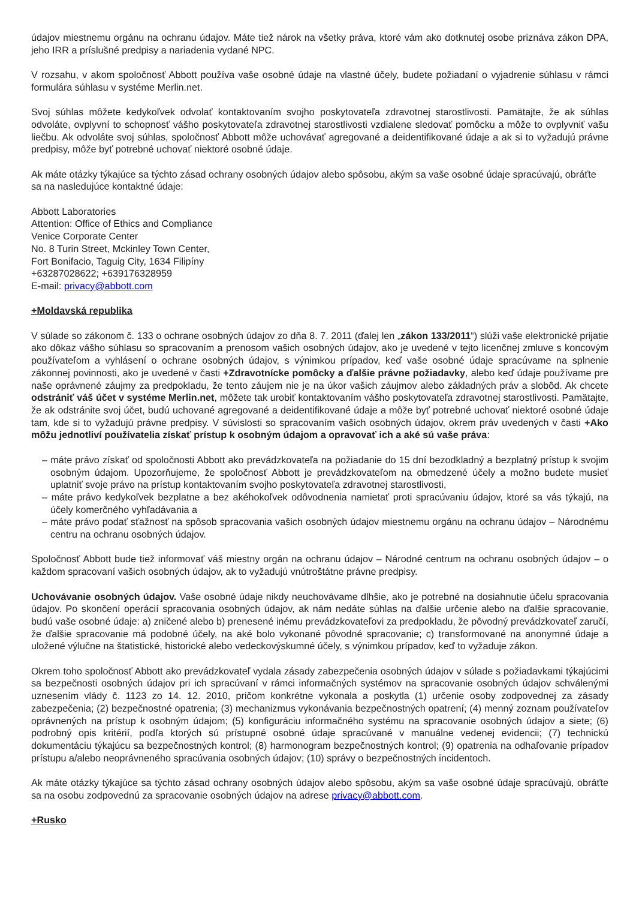údajov miestnemu orgánu na ochranu údajov. Máte tiež nárok na všetky práva, ktoré vám ako dotknutej osobe priznáva zákon DPA, jeho IRR a príslušné predpisy a nariadenia vydané NPC.
V rozsahu, v akom spoločnosť Abbott používa vaše osobné údaje na vlastné účely, budete požiadaní o vyjadrenie súhlasu v rámci formulára súhlasu v systéme Merlin.net.
Svoj súhlas môžete kedykoľvek odvolať kontaktovaním svojho poskytovateľa zdravotnej starostlivosti. Pamätajte, že ak súhlas odvoláte, ovplyvní to schopnosť vášho poskytovateľa zdravotnej starostlivosti vzdialene sledovať pomôcku a môže to ovplyvniť vašu liečbu. Ak odvoláte svoj súhlas, spoločnosť Abbott môže uchovávať agregované a deidentifikované údaje a ak si to vyžadujú právne predpisy, môže byť potrebné uchovať niektoré osobné údaje.
Ak máte otázky týkajúce sa týchto zásad ochrany osobných údajov alebo spôsobu, akým sa vaše osobné údaje spracúvajú, obráťte sa na nasledujúce kontaktné údaje:
Abbott Laboratories
Attention: Office of Ethics and Compliance
Venice Corporate Center
No. 8 Turin Street, Mckinley Town Center,
Fort Bonifacio, Taguig City, 1634 Filipíny
+63287028622; +639176328959
E-mail: privacy@abbott.com
+Moldavská republika
V súlade so zákonom č. 133 o ochrane osobných údajov zo dňa 8. 7. 2011 (ďalej len „zákon 133/2011“) slúži vaše elektronické prijatie ako dôkaz vášho súhlasu so spracovaním a prenosom vašich osobných údajov, ako je uvedené v tejto licenčnej zmluve s koncovým používateľom a vyhlásení o ochrane osobných údajov, s výnimkou prípadov, keď vaše osobné údaje spracúvame na splnenie zákonnej povinnosti, ako je uvedené v časti +Zdravotnícke pomôcky a ďalšie právne požiadavky, alebo keď údaje používame pre naše oprávnené záujmy za predpokladu, že tento záujem nie je na úkor vašich záujmov alebo základných práv a slobôd. Ak chcete odstrániť váš účet v systéme Merlin.net, môžete tak urobiť kontaktovaním vášho poskytovateľa zdravotnej starostlivosti. Pamätajte, že ak odstránite svoj účet, budú uchované agregované a deidentifikované údaje a môže byť potrebné uchovať niektoré osobné údaje tam, kde si to vyžadujú právne predpisy. V súvislosti so spracovaním vašich osobných údajov, okrem práv uvedených v časti +Ako môžu jednotliví používatelia získať prístup k osobným údajom a opravovať ich a aké sú vaše práva:
– máte právo získať od spoločnosti Abbott ako prevádzkovateľa na požiadanie do 15 dní bezodkladný a bezplatný prístup k svojim osobným údajom. Upozorňujeme, že spoločnosť Abbott je prevádzkovateľom na obmedzené účely a možno budete musieť uplatniť svoje právo na prístup kontaktovaním svojho poskytovateľa zdravotnej starostlivosti,
– máte právo kedykoľvek bezplatne a bez akéhokoľvek odôvodnenia namietať proti spracúvaniu údajov, ktoré sa vás týkajú, na účely komerčného vyhľadávania a
– máte právo podať sťažnosť na spôsob spracovania vašich osobných údajov miestnemu orgánu na ochranu údajov – Národnému centru na ochranu osobných údajov.
Spoločnosť Abbott bude tiež informovať váš miestny orgán na ochranu údajov – Národné centrum na ochranu osobných údajov – o každom spracovaní vašich osobných údajov, ak to vyžadujú vnútroštátne právne predpisy.
Uchovávanie osobných údajov. Vaše osobné údaje nikdy neuchovávame dlhšie, ako je potrebné na dosiahnutie účelu spracovania údajov. Po skončení operácií spracovania osobných údajov, ak nám nedáte súhlas na ďalšie určenie alebo na ďalšie spracovanie, budú vaše osobné údaje: a) zničené alebo b) prenesené inému prevádzkovateľovi za predpokladu, že pôvodný prevádzkovateľ zaručí, že ďalšie spracovanie má podobné účely, na aké bolo vykonané pôvodné spracovanie; c) transformované na anonymné údaje a uložené výlučne na štatistické, historické alebo vedeckovýskumné účely, s výnimkou prípadov, keď to vyžaduje zákon.
Okrem toho spoločnosť Abbott ako prevádzkovateľ vydala zásady zabezpečenia osobných údajov v súlade s požiadavkami týkajúcimi sa bezpečnosti osobných údajov pri ich spracúvaní v rámci informačných systémov na spracovanie osobných údajov schválenými uznesením vlády č. 1123 zo 14. 12. 2010, pričom konkrétne vykonala a poskytla (1) určenie osoby zodpovednej za zásady zabezpečenia; (2) bezpečnostné opatrenia; (3) mechanizmus vykonávania bezpečnostných opatrení; (4) menný zoznam používateľov oprávnených na prístup k osobným údajom; (5) konfiguráciu informačného systému na spracovanie osobných údajov a siete; (6) podrobný opis kritérií, podľa ktorých sú prístupné osobné údaje spracúvané v manuálne vedenej evidencii; (7) technickú dokumentáciu týkajúcu sa bezpečnostných kontrol; (8) harmonogram bezpečnostných kontrol; (9) opatrenia na odhaľovanie prípadov prístupu a/alebo neoprávneného spracúvania osobných údajov; (10) správy o bezpečnostných incidentoch.
Ak máte otázky týkajúce sa týchto zásad ochrany osobných údajov alebo spôsobu, akým sa vaše osobné údaje spracúvajú, obráťte sa na osobu zodpovednú za spracovanie osobných údajov na adrese privacy@abbott.com.
+Rusko